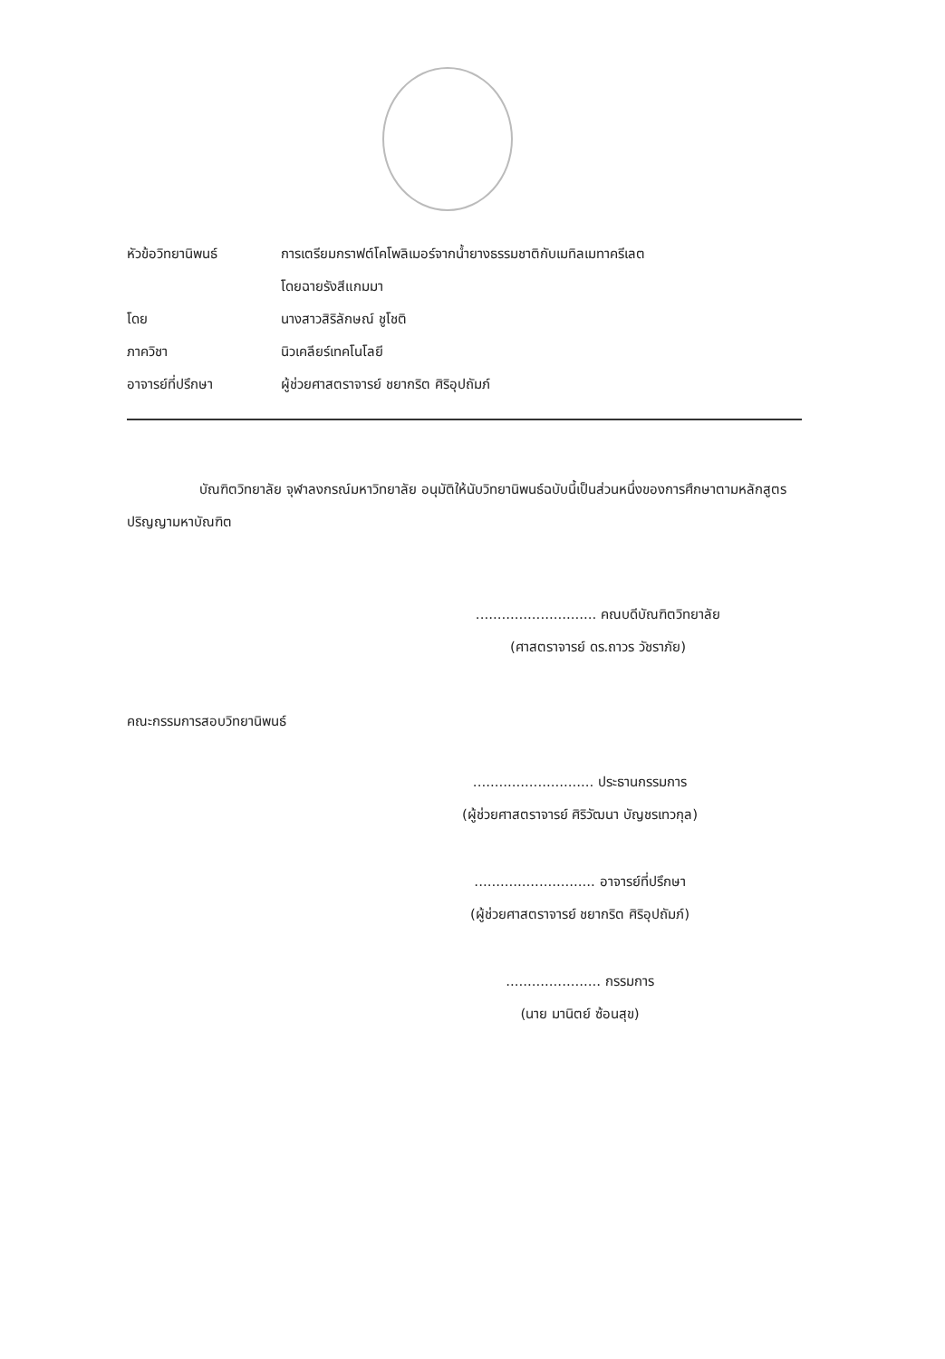หัวข้อวิทยานิพนธ์
การเตรียมกราฟต์โคโพลิเมอร์จากน้ำยางธรรมชาติกับเมทิลเมทาครีเลต
โดยฉายรังสีแกมมา
โดย นางสาวสิริลักษณ์ ชูโชติ
ภาควิชา นิวเคลียร์เทคโนโลยี
อาจารย์ที่ปรึกษา
ผู้ช่วยศาสตราจารย์ ชยากริต ศิริอุปถัมภ์
บัณฑิตวิทยาลัย จุฬาลงกรณ์มหาวิทยาลัย อนุมัติให้นับวิทยานิพนธ์ฉบับนี้เป็นส่วนหนึ่งของการศึกษาตามหลักสูตรปริญญามหาบัณฑิต
............................ คณบดีบัณฑิตวิทยาลัย
(ศาสตราจารย์ ดร.ถาวร วัชราภัย)
คณะกรรมการสอบวิทยานิพนธ์
............................ ประธานกรรมการ
(ผู้ช่วยศาสตราจารย์ ศิริวัฒนา บัญชรเทวกุล)
............................ อาจารย์ที่ปรึกษา
(ผู้ช่วยศาสตราจารย์ ชยากริต ศิริอุปถัมภ์)
...................... กรรมการ
(นาย มานิตย์ ซ้อนสุข)